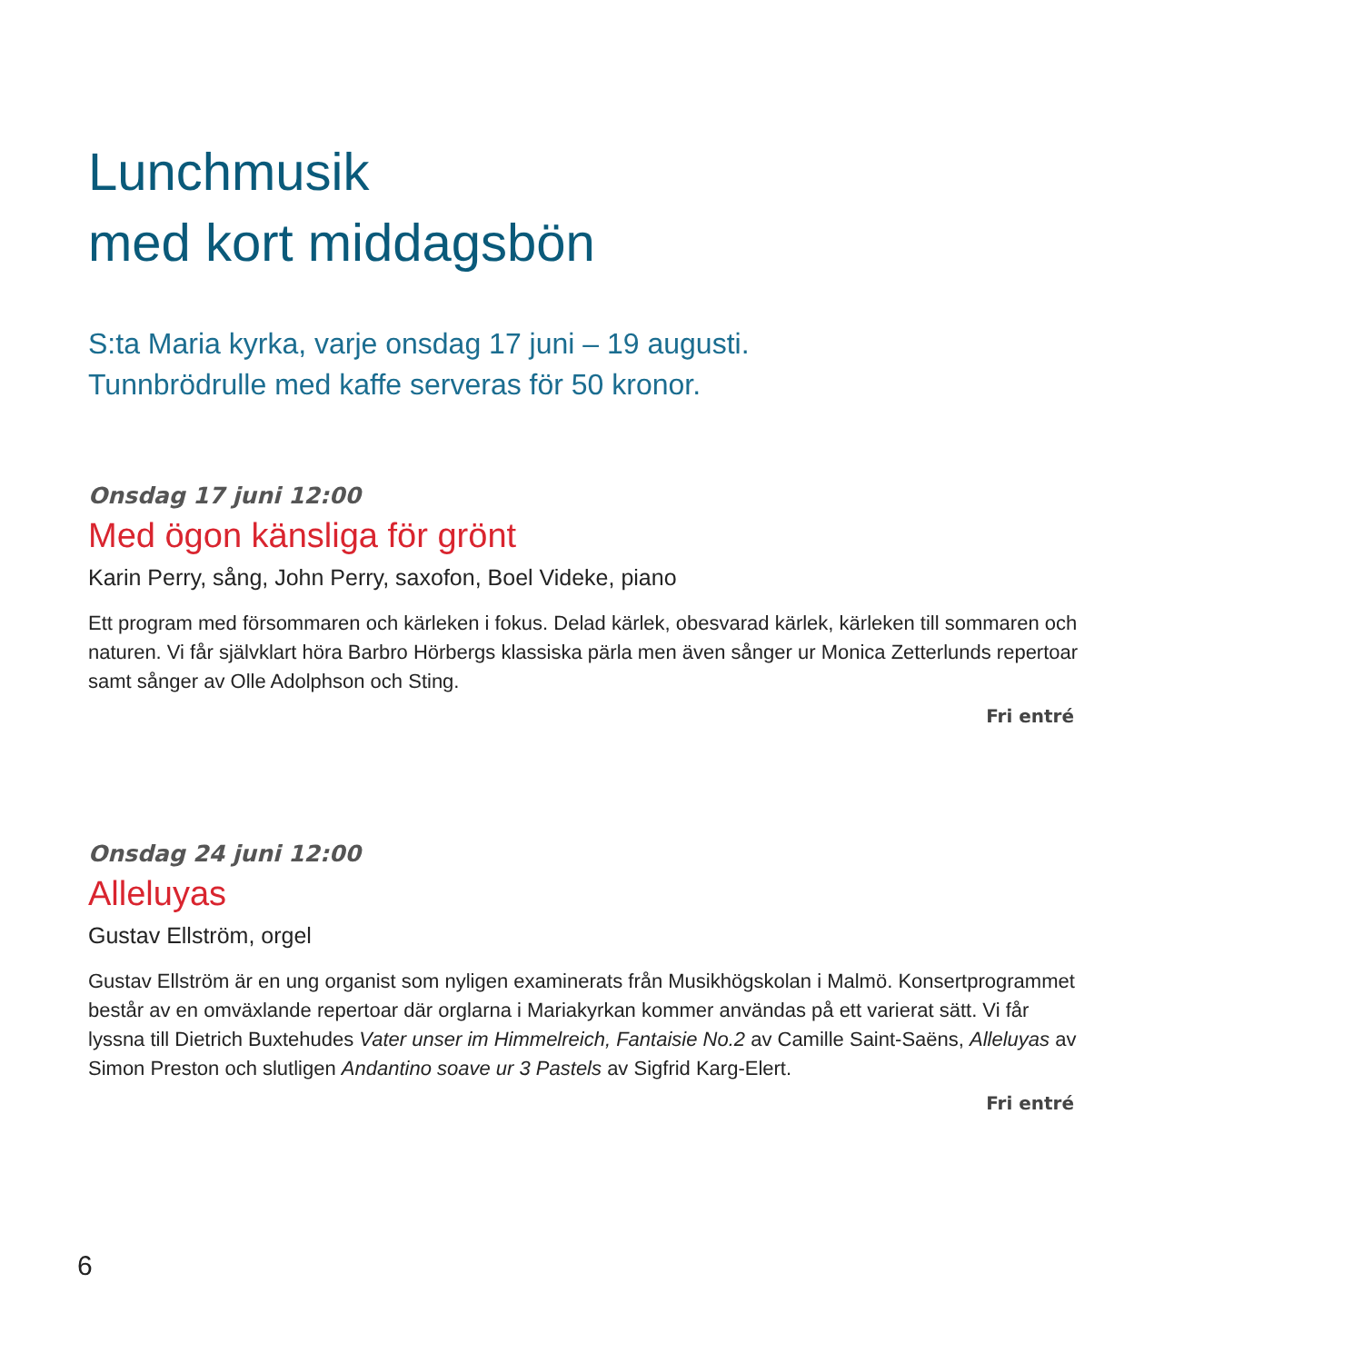Lunchmusik
med kort middagsbön
S:ta Maria kyrka, varje onsdag 17 juni – 19 augusti.
Tunnbrödrulle med kaffe serveras för 50 kronor.
Onsdag 17 juni 12:00
Med ögon känsliga för grönt
Karin Perry, sång, John Perry, saxofon, Boel Videke, piano
Ett program med försommaren och kärleken i fokus. Delad kärlek, obesvarad kärlek, kärleken till sommaren och naturen. Vi får självklart höra Barbro Hörbergs klassiska pärla men även sånger ur Monica Zetterlunds repertoar samt sånger av Olle Adolphson och Sting.
Fri entré
Onsdag 24 juni 12:00
Alleluyas
Gustav Ellström, orgel
Gustav Ellström är en ung organist som nyligen examinerats från Musikhögskolan i Malmö. Konsertprogrammet består av en omväxlande repertoar där orglarna i Mariakyrkan kommer användas på ett varierat sätt. Vi får lyssna till Dietrich Buxtehudes Vater unser im Himmelreich, Fantaisie No.2 av Camille Saint-Saëns, Alleluyas av Simon Preston och slutligen Andantino soave ur 3 Pastels av Sigfrid Karg-Elert.
Fri entré
6